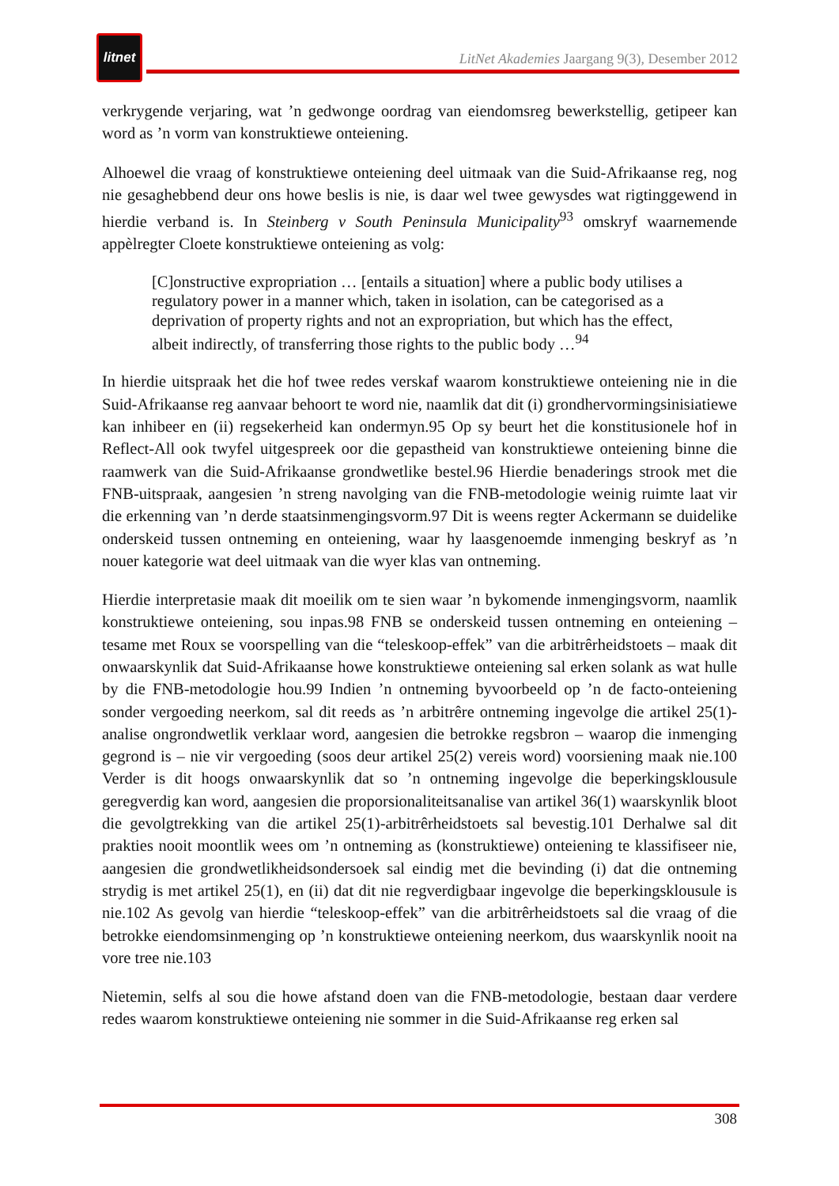litnet
LitNet Akademies Jaargang 9(3), Desember 2012
verkrygende verjaring, wat ’n gedwonge oordrag van eiendomsreg bewerkstellig, getipeer kan word as ’n vorm van konstruktiewe onteiening.
Alhoewel die vraag of konstruktiewe onteiening deel uitmaak van die Suid-Afrikaanse reg, nog nie gesaghebbend deur ons howe beslis is nie, is daar wel twee gewysdes wat rigtinggewend in hierdie verband is. In Steinberg v South Peninsula Municipality<sup>93</sup> omskryf waarnemende appèlregter Cloete konstruktiewe onteiening as volg:
[C]onstructive expropriation … [entails a situation] where a public body utilises a regulatory power in a manner which, taken in isolation, can be categorised as a deprivation of property rights and not an expropriation, but which has the effect, albeit indirectly, of transferring those rights to the public body …<sup>94</sup>
In hierdie uitspraak het die hof twee redes verskaf waarom konstruktiewe onteiening nie in die Suid-Afrikaanse reg aanvaar behoort te word nie, naamlik dat dit (i) grondhervormingsinisiatiewe kan inhibeer en (ii) regsekerheid kan ondermyn.95 Op sy beurt het die konstitusionele hof in Reflect-All ook twyfel uitgespreek oor die gepastheid van konstruktiewe onteiening binne die raamwerk van die Suid-Afrikaanse grondwetlike bestel.96 Hierdie benaderings strook met die FNB-uitspraak, aangesien ’n streng navolging van die FNB-metodologie weinig ruimte laat vir die erkenning van ’n derde staatsinmengingsvorm.97 Dit is weens regter Ackermann se duidelike onderskeid tussen ontneming en onteiening, waar hy laasgenoemde inmenging beskryf as ’n nouer kategorie wat deel uitmaak van die wyer klas van ontneming.
Hierdie interpretasie maak dit moeilik om te sien waar ’n bykomende inmengingsvorm, naamlik konstruktiewe onteiening, sou inpas.98 FNB se onderskeid tussen ontneming en onteiening – tesame met Roux se voorspelling van die “teleskoop-effek” van die arbitrêrheidstoets – maak dit onwaarskynlik dat Suid-Afrikaanse howe konstruktiewe onteiening sal erken solank as wat hulle by die FNB-metodologie hou.99 Indien ’n ontneming byvoorbeeld op ’n de facto-onteiening sonder vergoeding neerkom, sal dit reeds as ’n arbitrêre ontneming ingevolge die artikel 25(1)-analise ongrondwetlik verklaar word, aangesien die betrokke regsbron – waarop die inmenging gegrond is – nie vir vergoeding (soos deur artikel 25(2) vereis word) voorsiening maak nie.100 Verder is dit hoogs onwaarskynlik dat so ’n ontneming ingevolge die beperkingsklousule geregverdig kan word, aangesien die proporsionaliteitsanalise van artikel 36(1) waarskynlik bloot die gevolgtrekking van die artikel 25(1)-arbitrêrheidstoets sal bevestig.101 Derhalwe sal dit prakties nooit moontlik wees om ’n ontneming as (konstruktiewe) onteiening te klassifiseer nie, aangesien die grondwetlikheidsondersoek sal eindig met die bevinding (i) dat die ontneming strydig is met artikel 25(1), en (ii) dat dit nie regverdigbaar ingevolge die beperkingsklousule is nie.102 As gevolg van hierdie “teleskoop-effek” van die arbitrêrheidstoets sal die vraag of die betrokke eiendomsinmenging op ’n konstruktiewe onteiening neerkom, dus waarskynlik nooit na vore tree nie.103
Nietemin, selfs al sou die howe afstand doen van die FNB-metodologie, bestaan daar verdere redes waarom konstruktiewe onteiening nie sommer in die Suid-Afrikaanse reg erken sal
308